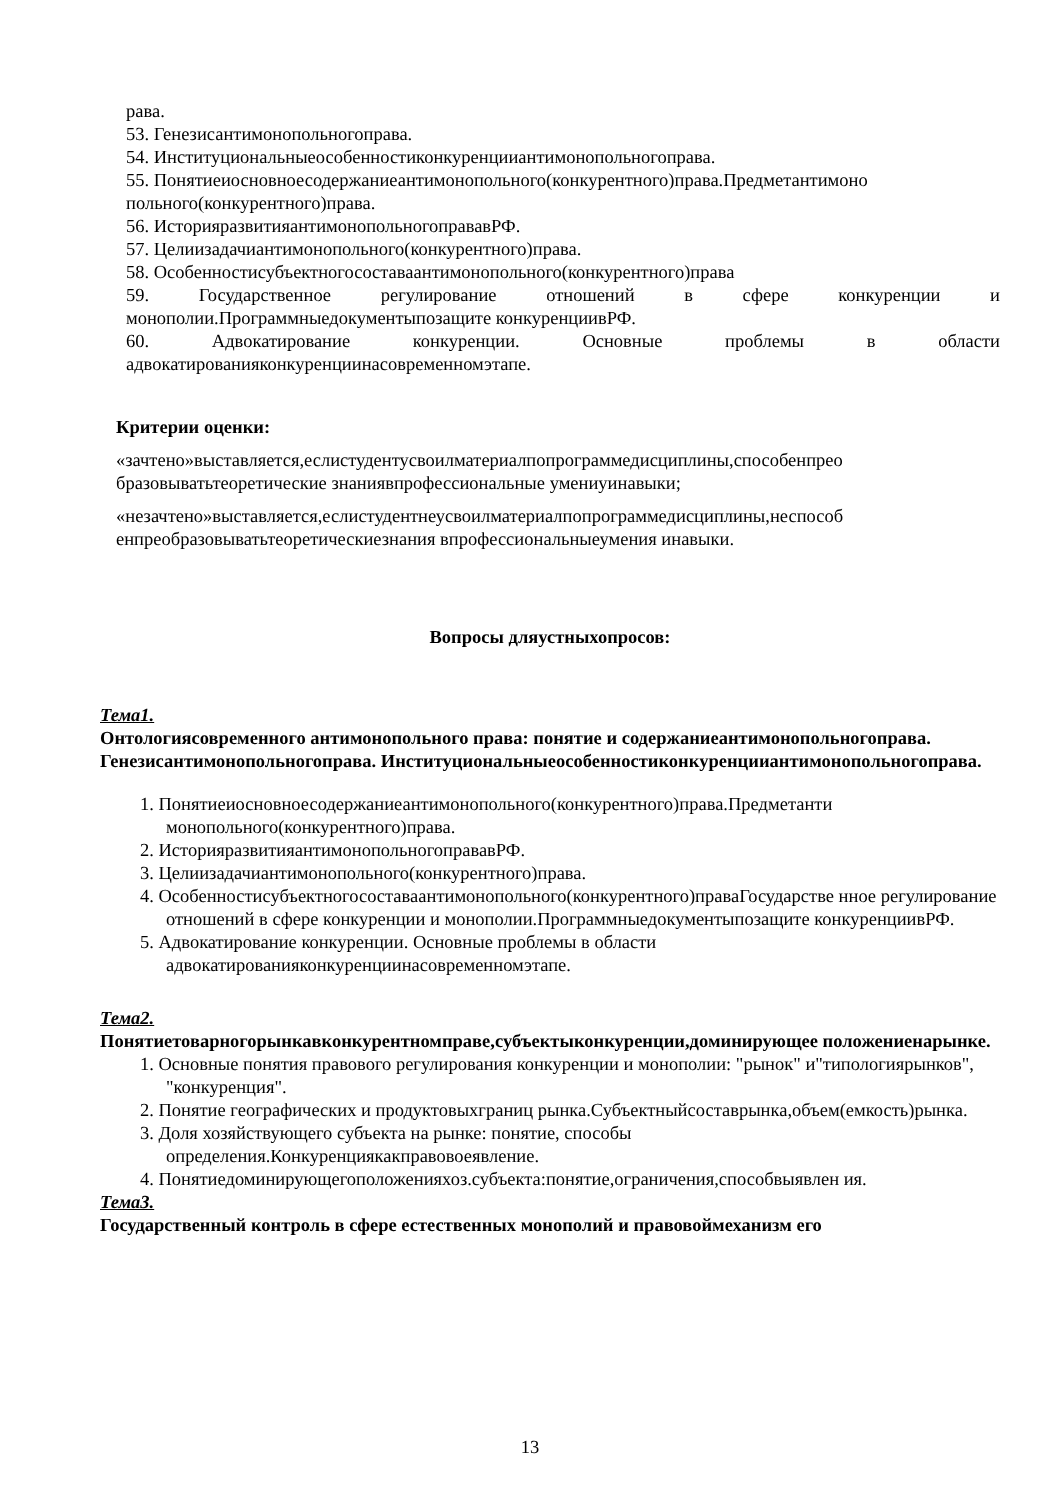рава.
53. Генезисантимонопольногоправа.
54. Институциональныеособенностиконкуренцииантимонопольногоправа.
55. Понятиеиосновноесодержаниеантимонопольного(конкурентного)права.Предметантимоно польного(конкурентного)права.
56. ИсторияразвитияантимонопольногоправавРФ.
57. Целиизадачиантимонопольного(конкурентного)права.
58. Особенностисубъектногосоставаантимонопольного(конкурентного)права
59. Государственное регулирование отношений в сфере конкуренции и
монополии.Программныедокументыпозащите конкуренциивРФ.
60. Адвокатирование конкуренции. Основные проблемы в области
адвокатированияконкуренциинасовременномэтапе.
Критерии оценки:
«зачтено»выставляется,еслистудентусвоилматериалпопрограммедисциплины,способенпрео бразовыватьтеоретические знаниявпрофессиональные умениуинавыки;
«незачтено»выставляется,еслистудентнеусвоилматериалпопрограммедисциплины,неспособ енпреобразовыватьтеоретическиезнания впрофессиональныеумения инавыки.
Вопросы дляустныхопросов:
Тема1.
Онтологиясовременного антимонопольного права: понятие и содержаниеантимонопольногоправа. Генезисантимонопольногоправа. Институциональныеособенностиконкуренцииантимонопольногоправа.
1. Понятиеиосновноесодержаниеантимонопольного(конкурентного)права.Предметанти монопольного(конкурентного)права.
2. ИсторияразвитияантимонопольногоправавРФ.
3. Целиизадачиантимонопольного(конкурентного)права.
4. Особенностисубъектногосоставаантимонопольного(конкурентного)праваГосударстве нное регулирование отношений в сфере конкуренции и монополии.Программныедокументыпозащите конкуренциивРФ.
5. Адвокатирование конкуренции. Основные проблемы в области адвокатированияконкуренциинасовременномэтапе.
Тема2.
Понятиетоварногорынкавконкурентномправе,субъектыконкуренции,доминирующее положениенарынке.
1. Основные понятия правового регулирования конкуренции и монополии: "рынок" и"типологиярынков", "конкуренция".
2. Понятие географических и продуктовыхграниц рынка.Субъектныйсоставрынка,объем(емкость)рынка.
3. Доля хозяйствующего субъекта на рынке: понятие, способы определения.Конкуренциякакправовоеявление.
4. Понятиедоминирующегоположенияхоз.субъекта:понятие,ограничения,способвыявлен ия.
Тема3.
Государственный контроль в сфере естественных монополий и правовоймеханизм его
13